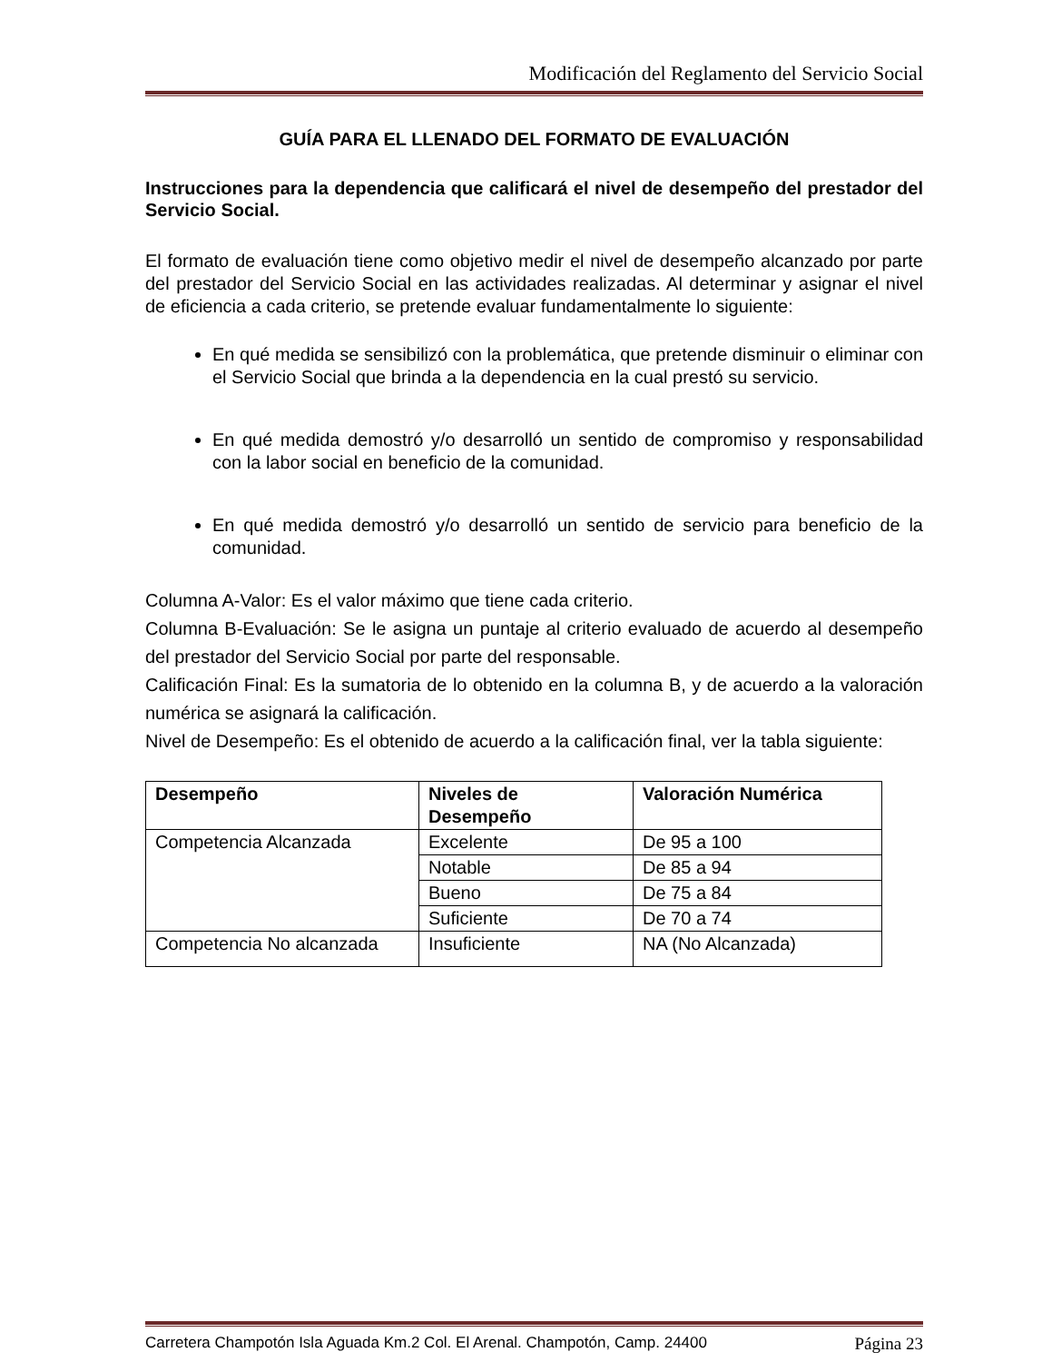Modificación del Reglamento del Servicio Social
GUÍA PARA EL LLENADO DEL FORMATO DE EVALUACIÓN
Instrucciones para la dependencia que calificará el nivel de desempeño del prestador del Servicio Social.
El formato de evaluación tiene como objetivo medir el nivel de desempeño alcanzado por parte del prestador del Servicio Social en las actividades realizadas. Al determinar y asignar el nivel de eficiencia a cada criterio, se pretende evaluar fundamentalmente lo siguiente:
En qué medida se sensibilizó con la problemática, que pretende disminuir o eliminar con el Servicio Social que brinda a la dependencia en la cual prestó su servicio.
En qué medida demostró y/o desarrolló un sentido de compromiso y responsabilidad con la labor social en beneficio de la comunidad.
En qué medida demostró y/o desarrolló un sentido de servicio para beneficio de la comunidad.
Columna A-Valor: Es el valor máximo que tiene cada criterio.
Columna B-Evaluación: Se le asigna un puntaje al criterio evaluado de acuerdo al desempeño del prestador del Servicio Social por parte del responsable.
Calificación Final: Es la sumatoria de lo obtenido en la columna B, y de acuerdo a la valoración numérica se asignará la calificación.
Nivel de Desempeño: Es el obtenido de acuerdo a la calificación final, ver la tabla siguiente:
| Desempeño | Niveles de Desempeño | Valoración Numérica |
| --- | --- | --- |
| Competencia Alcanzada | Excelente | De 95 a 100 |
| | Notable | De 85 a 94 |
| | Bueno | De 75 a 84 |
| | Suficiente | De 70 a 74 |
| Competencia No alcanzada | Insuficiente | NA (No Alcanzada) |
Carretera Champotón Isla Aguada Km.2 Col. El Arenal. Champotón, Camp. 24400 Página 23